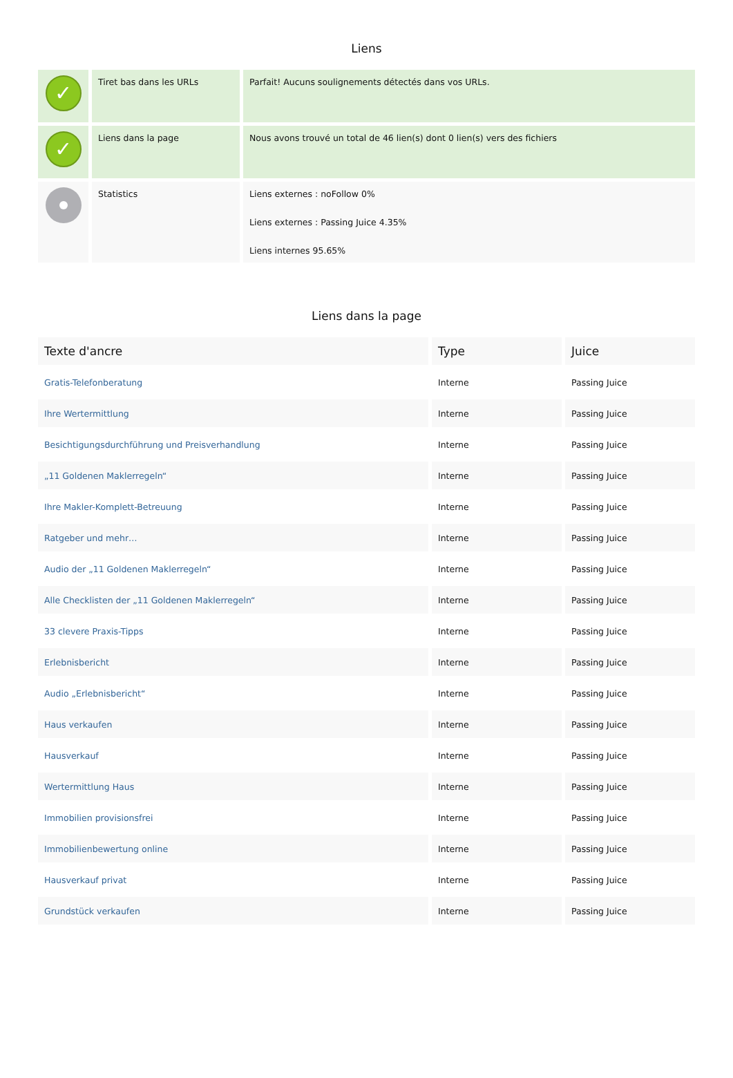Liens
| ✓ | Tiret bas dans les URLs | Parfait! Aucuns soulignements détectés dans vos URLs. |
| ✓ | Liens dans la page | Nous avons trouvé un total de 46 lien(s) dont 0 lien(s) vers des fichiers |
| | Statistics | Liens externes : noFollow 0% Liens externes : Passing Juice 4.35% Liens internes 95.65% |
Liens dans la page
| Texte d'ancre | Type | Juice |
| --- | --- | --- |
| Gratis-Telefonberatung | Interne | Passing Juice |
| Ihre Wertermittlung | Interne | Passing Juice |
| Besichtigungsdurchführung und Preisverhandlung | Interne | Passing Juice |
| „11 Goldenen Maklerregeln“ | Interne | Passing Juice |
| Ihre Makler-Komplett-Betreuung | Interne | Passing Juice |
| Ratgeber und mehr… | Interne | Passing Juice |
| Audio der „11 Goldenen Maklerregeln“ | Interne | Passing Juice |
| Alle Checklisten der „11 Goldenen Maklerregeln“ | Interne | Passing Juice |
| 33 clevere Praxis-Tipps | Interne | Passing Juice |
| Erlebnisbericht | Interne | Passing Juice |
| Audio „Erlebnisbericht“ | Interne | Passing Juice |
| Haus verkaufen | Interne | Passing Juice |
| Hausverkauf | Interne | Passing Juice |
| Wertermittlung Haus | Interne | Passing Juice |
| Immobilien provisionsfrei | Interne | Passing Juice |
| Immobilienbewertung online | Interne | Passing Juice |
| Hausverkauf privat | Interne | Passing Juice |
| Grundstück verkaufen | Interne | Passing Juice |